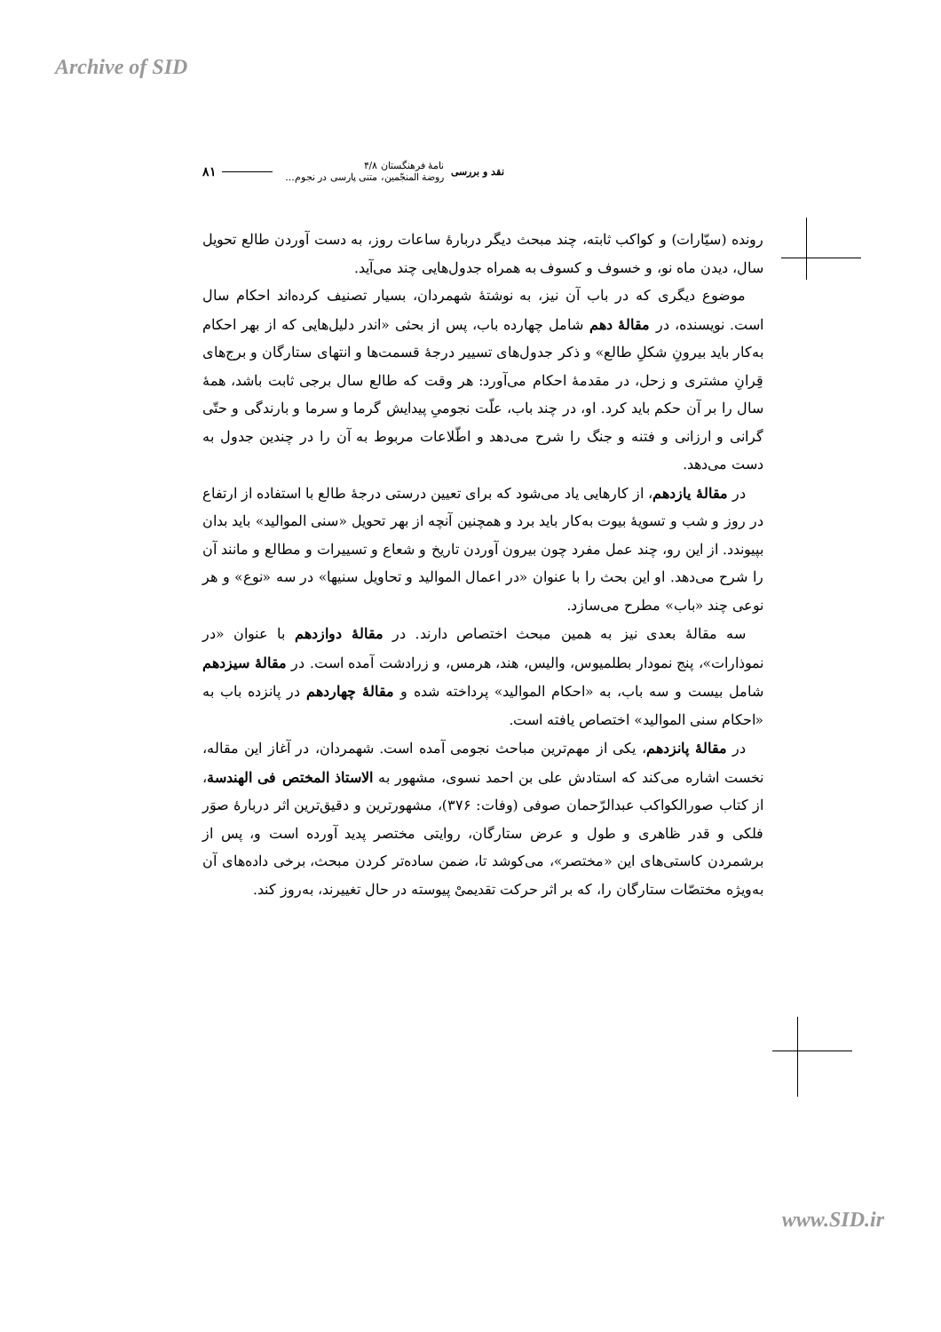Archive of SID
نقد و بررسی
نامهٔ فرهنگستان ۴/۸
روضة المنجّمین، متنی پارسی در نجوم...
۸۱
رونده (سیّارات) و کواکب ثابته، چند مبحث دیگر دربارهٔ ساعات روز، به دست آوردن طالع تحویل سال، دیدن ماه نو، و خسوف و کسوف به همراه جدول‌هایی چند می‌آید.
موضوع دیگری که در باب آن نیز، به نوشتهٔ شهمردان، بسیار تصنیف کرده‌اند احکام سال است. نویسنده، در مقالهٔ دهم شامل چهارده باب، پس از بحثی «اندر دلیل‌هایی که از بهر احکام به‌کار باید بیرونِ شکلِ طالع» و ذکر جدول‌های تسییر درجهٔ قسمت‌ها و انتهای ستارگان و برج‌های قِرانِ مشتری و زحل، در مقدمهٔ احکام می‌آورد: هر وقت که طالع سال برجی ثابت باشد، همهٔ سال را بر آن حکم باید کرد. او، در چند باب، علّت نجومیِ پیدایش گرما و سرما و بارندگی و حتّی گرانی و ارزانی و فتنه و جنگ را شرح می‌دهد و اطّلاعات مربوط به آن را در چندین جدول به دست می‌دهد.
در مقالهٔ یازدهم، از کارهایی یاد می‌شود که برای تعیین درستی درجهٔ طالع با استفاده از ارتفاع در روز و شب و تسویهٔ بیوت به‌کار باید برد و همچنین آنچه از بهر تحویل «سنی الموالید» باید بدان بپیوندد. از این رو، چند عمل مفرد چون بیرون آوردن تاریخ و شعاع و تسییرات و مطالع و مانند آن را شرح می‌دهد. او این بحث را با عنوان «در اعمال الموالید و تحاویل سنیها» در سه «نوع» و هر نوعی چند «باب» مطرح می‌سازد.
سه مقالهٔ بعدی نیز به همین مبحث اختصاص دارند. در مقالهٔ دوازدهم با عنوان «در نموذارات»، پنج نمودار بطلمیوس، والیس، هند، هرمس، و زرادشت آمده است. در مقالهٔ سیزدهم شامل بیست و سه باب، به «احکام الموالید» پرداخته شده و مقالهٔ چهاردهم در پانزده باب به «احکام سنی الموالید» اختصاص یافته است.
در مقالهٔ پانزدهم، یکی از مهم‌ترین مباحث نجومی آمده است. شهمردان، در آغاز این مقاله، نخست اشاره می‌کند که استادش علی بن احمد نسوی، مشهور به الاستاذ المختص فی الهندسة، از کتاب صورالکواکب عبدالرّحمان صوفی (وفات: ۳۷۶)، مشهورترین و دقیق‌ترین اثر دربارهٔ صوَر فلکی و قدر ظاهری و طول و عرض ستارگان، روایتی مختصر پدید آورده است و، پس از برشمردن کاستی‌های این «مختصر»، می‌کوشد تا، ضمن ساده‌تر کردن مبحث، برخی داده‌های آن به‌ویژه مختصّات ستارگان را، که بر اثر حرکت تقدیمیْ پیوسته در حال تغییرند، به‌روز کند.
www.SID.ir